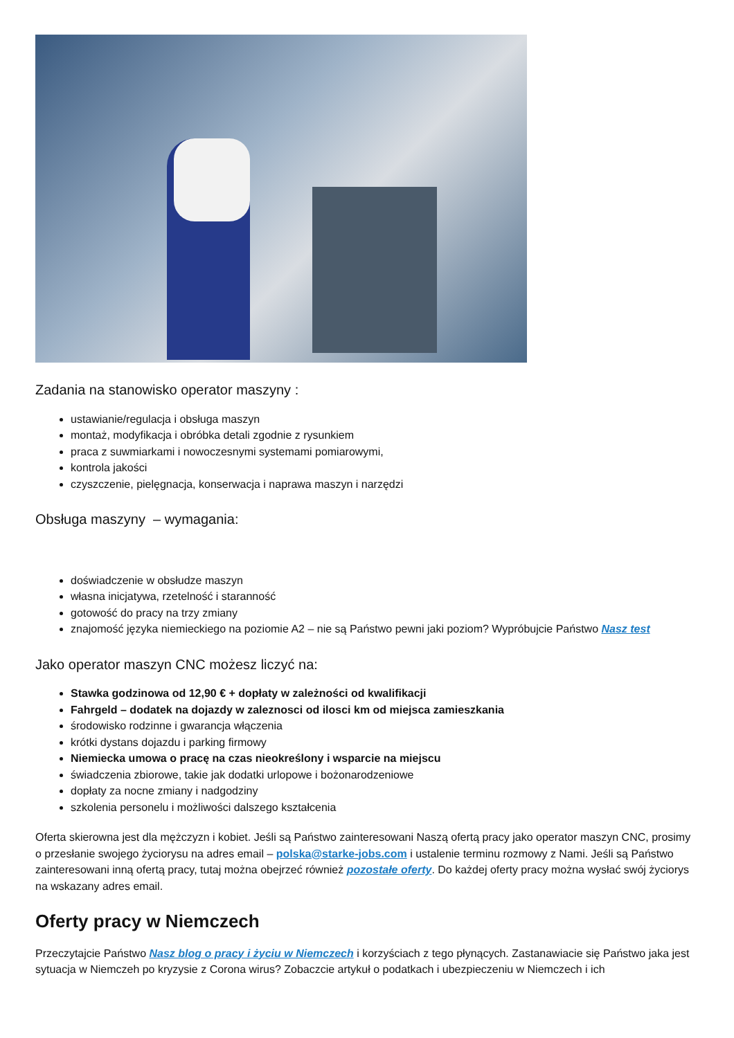Zadania na stanowisko operator maszyny :
ustawianie/regulacja i obsługa maszyn
montaż, modyfikacja i obróbka detali zgodnie z rysunkiem
praca z suwmiarkami i nowoczesnymi systemami pomiarowymi,
kontrola jakości
czyszczenie, pielęgnacja, konserwacja i naprawa maszyn i narzędzi
Obsługa maszyny – wymagania:
doświadczenie w obsłudze maszyn
własna inicjatywa, rzetelność i staranność
gotowość do pracy na trzy zmiany
znajomość języka niemieckiego na poziomie A2 – nie są Państwo pewni jaki poziom? Wypróbujcie Państwo Nasz test
Jako operator maszyn CNC możesz liczyć na:
Stawka godzinowa od 12,90 € + dopłaty w zależności od kwalifikacji
Fahrgeld – dodatek na dojazdy w zaleznosci od ilosci km od miejsca zamieszkania
środowisko rodzinne i gwarancja włączenia
krótki dystans dojazdu i parking firmowy
Niemiecka umowa o pracę na czas nieokreślony i wsparcie na miejscu
świadczenia zbiorowe, takie jak dodatki urlopowe i bożonarodzeniowe
dopłaty za nocne zmiany i nadgodziny
szkolenia personelu i możliwości dalszego kształcenia
Oferta skierowna jest dla mężczyzn i kobiet. Jeśli są Państwo zainteresowani Naszą ofertą pracy jako operator maszyn CNC, prosimy o przesłanie swojego życiorysu na adres email – polska@starke-jobs.com i ustalenie terminu rozmowy z Nami. Jeśli są Państwo zainteresowani inną ofertą pracy, tutaj można obejrzeć również pozostałe oferty. Do każdej oferty pracy można wysłać swój życiorys na wskazany adres email.
Oferty pracy w Niemczech
Przeczytajcie Państwo Nasz blog o pracy i życiu w Niemczech i korzyściach z tego płynących. Zastanawiacie się Państwo jaka jest sytuacja w Niemczeh po kryzysie z Corona wirus? Zobaczcie artykuł o podatkach i ubezpieczeniu w Niemczech i ich